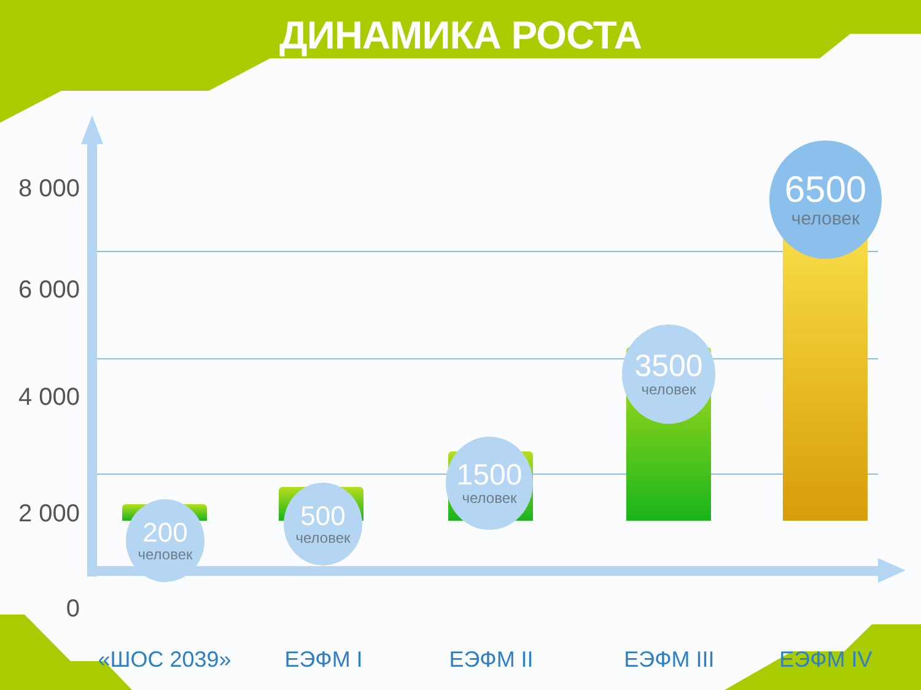ДИНАМИКА РОСТА
8 000
6 000
4 000
2 000
0
200
человек
500
человек
1500
человек
3500
человек
6500
человек
«ШОС 2039» ЕЭФМ I ЕЭФМ II ЕЭФМ III ЕЭФМ IV